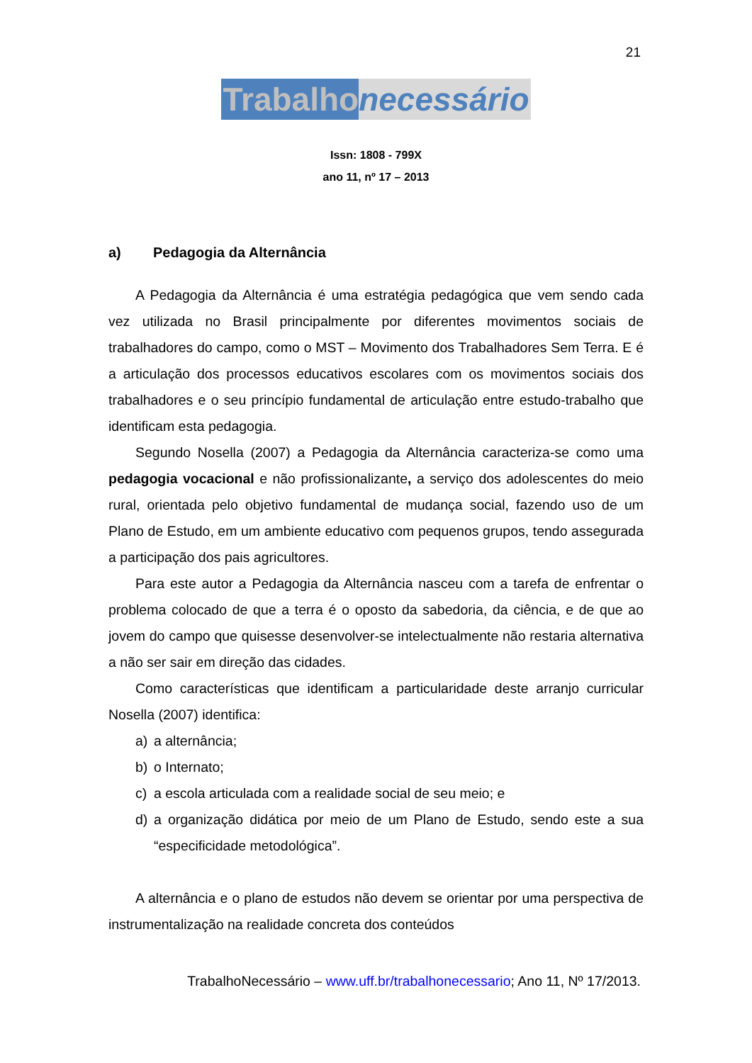21
Trabalho necessário
Issn: 1808 - 799X
ano 11, nº 17 – 2013
a) Pedagogia da Alternância
A Pedagogia da Alternância é uma estratégia pedagógica que vem sendo cada vez utilizada no Brasil principalmente por diferentes movimentos sociais de trabalhadores do campo, como o MST – Movimento dos Trabalhadores Sem Terra. E é a articulação dos processos educativos escolares com os movimentos sociais dos trabalhadores e o seu princípio fundamental de articulação entre estudo-trabalho que identificam esta pedagogia.
Segundo Nosella (2007) a Pedagogia da Alternância caracteriza-se como uma pedagogia vocacional e não profissionalizante, a serviço dos adolescentes do meio rural, orientada pelo objetivo fundamental de mudança social, fazendo uso de um Plano de Estudo, em um ambiente educativo com pequenos grupos, tendo assegurada a participação dos pais agricultores.
Para este autor a Pedagogia da Alternância nasceu com a tarefa de enfrentar o problema colocado de que a terra é o oposto da sabedoria, da ciência, e de que ao jovem do campo que quisesse desenvolver-se intelectualmente não restaria alternativa a não ser sair em direção das cidades.
Como características que identificam a particularidade deste arranjo curricular Nosella (2007) identifica:
a) a alternância;
b) o Internato;
c) a escola articulada com a realidade social de seu meio; e
d) a organização didática por meio de um Plano de Estudo, sendo este a sua “especificidade metodológica”.
A alternância e o plano de estudos não devem se orientar por uma perspectiva de instrumentalização na realidade concreta dos conteúdos
TrabalhoNecessário – www.uff.br/trabalhonecessario; Ano 11, Nº 17/2013.